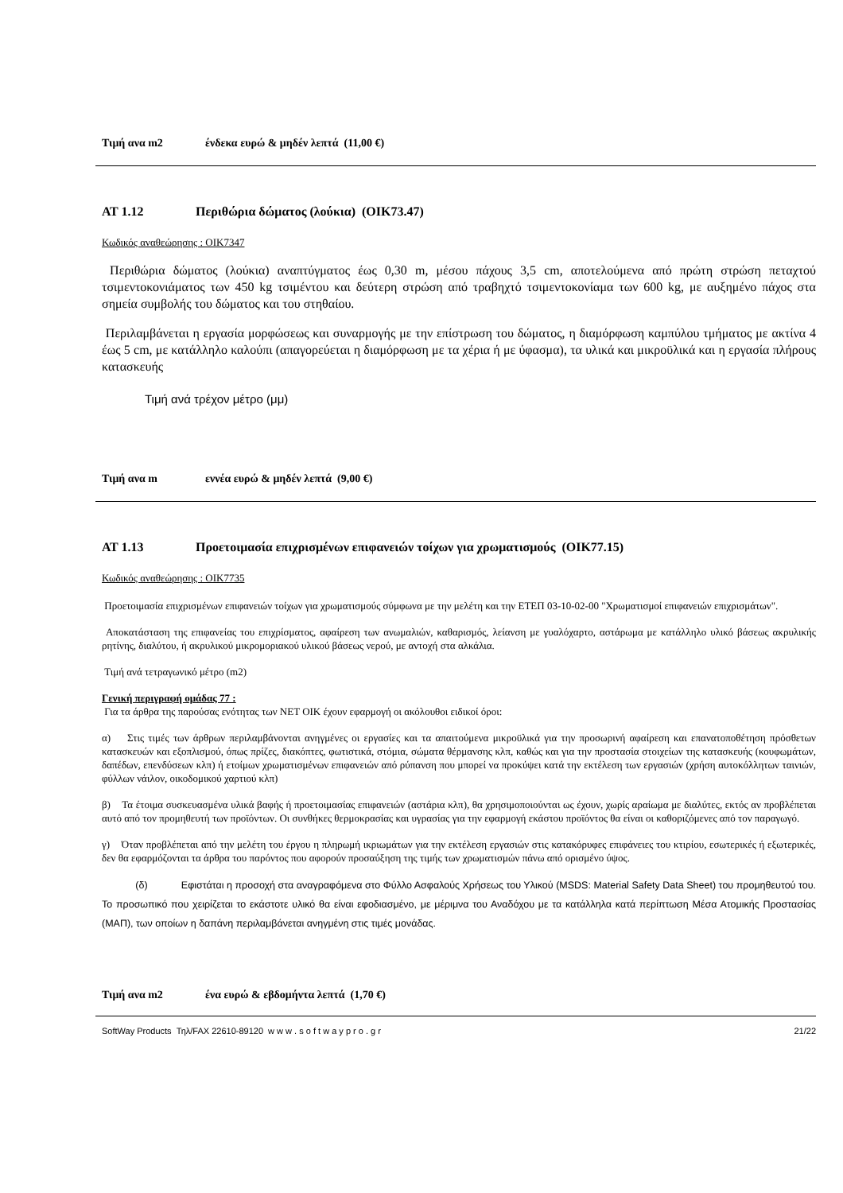Τιμή ανα m2 ένδεκα ευρώ & μηδέν λεπτά (11,00 €)
ΑΤ 1.12 Περιθώρια δώματος (λούκια) (ΟΙΚ73.47)
Κωδικός αναθεώρησης : ΟΙΚ7347
Περιθώρια δώματος (λούκια) αναπτύγματος έως 0,30 m, μέσου πάχους 3,5 cm, αποτελούμενα από πρώτη στρώση πεταχτού τσιμεντοκονιάματος των 450 kg τσιμέντου και δεύτερη στρώση από τραβηχτό τσιμεντοκονίαμα των 600 kg, με αυξημένο πάχος στα σημεία συμβολής του δώματος και του στηθαίου.
Περιλαμβάνεται η εργασία μορφώσεως και συναρμογής με την επίστρωση του δώματος, η διαμόρφωση καμπύλου τμήματος με ακτίνα 4 έως 5 cm, με κατάλληλο καλούπι (απαγορεύεται η διαμόρφωση με τα χέρια ή με ύφασμα), τα υλικά και μικροϋλικά και η εργασία πλήρους κατασκευής
Τιμή ανά τρέχον μέτρο (μμ)
Τιμή ανα m εννέα ευρώ & μηδέν λεπτά (9,00 €)
ΑΤ 1.13 Προετοιμασία επιχρισμένων επιφανειών τοίχων για χρωματισμούς (ΟΙΚ77.15)
Κωδικός αναθεώρησης : ΟΙΚ7735
Προετοιμασία επιχρισμένων επιφανειών τοίχων για χρωματισμούς σύμφωνα με την μελέτη και την ΕΤΕΠ 03-10-02-00 "Χρωματισμοί επιφανειών επιχρισμάτων".
Αποκατάσταση της επιφανείας του επιχρίσματος, αφαίρεση των ανωμαλιών, καθαρισμός, λείανση με γυαλόχαρτο, αστάρωμα με κατάλληλο υλικό βάσεως ακρυλικής ρητίνης, διαλύτου, ή ακρυλικού μικρομοριακού υλικού βάσεως νερού, με αντοχή στα αλκάλια.
Τιμή ανά τετραγωνικό μέτρο (m2)
Γενική περιγραφή ομάδας 77 :
Για τα άρθρα της παρούσας ενότητας των ΝΕΤ ΟΙΚ έχουν εφαρμογή οι ακόλουθοι ειδικοί όροι:
α) Στις τιμές των άρθρων περιλαμβάνονται ανηγμένες οι εργασίες και τα απαιτούμενα μικροϋλικά για την προσωρινή αφαίρεση και επανατοποθέτηση πρόσθετων κατασκευών και εξοπλισμού, όπως πρίζες, διακόπτες, φωτιστικά, στόμια, σώματα θέρμανσης κλπ, καθώς και για την προστασία στοιχείων της κατασκευής (κουφωμάτων, δαπέδων, επενδύσεων κλπ) ή ετοίμων χρωματισμένων επιφανειών από ρύπανση που μπορεί να προκύψει κατά την εκτέλεση των εργασιών (χρήση αυτοκόλλητων ταινιών, φύλλων νάιλον, οικοδομικού χαρτιού κλπ)
β) Τα έτοιμα συσκευασμένα υλικά βαφής ή προετοιμασίας επιφανειών (αστάρια κλπ), θα χρησιμοποιούνται ως έχουν, χωρίς αραίωμα με διαλύτες, εκτός αν προβλέπεται αυτό από τον προμηθευτή των προϊόντων. Οι συνθήκες θερμοκρασίας και υγρασίας για την εφαρμογή εκάστου προϊόντος θα είναι οι καθοριζόμενες από τον παραγωγό.
γ) Όταν προβλέπεται από την μελέτη του έργου η πληρωμή ικριωμάτων για την εκτέλεση εργασιών στις κατακόρυφες επιφάνειες του κτιρίου, εσωτερικές ή εξωτερικές, δεν θα εφαρμόζονται τα άρθρα του παρόντος που αφορούν προσαύξηση της τιμής των χρωματισμών πάνω από ορισμένο ύψος.
(δ) Εφιστάται η προσοχή στα αναγραφόμενα στο Φύλλο Ασφαλούς Χρήσεως του Υλικού (MSDS: Material Safety Data Sheet) του προμηθευτού του. Το προσωπικό που χειρίζεται το εκάστοτε υλικό θα είναι εφοδιασμένο, με μέριμνα του Αναδόχου με τα κατάλληλα κατά περίπτωση Μέσα Ατομικής Προστασίας (ΜΑΠ), των οποίων η δαπάνη περιλαμβάνεται ανηγμένη στις τιμές μονάδας.
Τιμή ανα m2 ένα ευρώ & εβδομήντα λεπτά (1,70 €)
SoftWay Products Τηλ/FAX 22610-89120 w w w . s o f t w a y p r o . g r 21/22